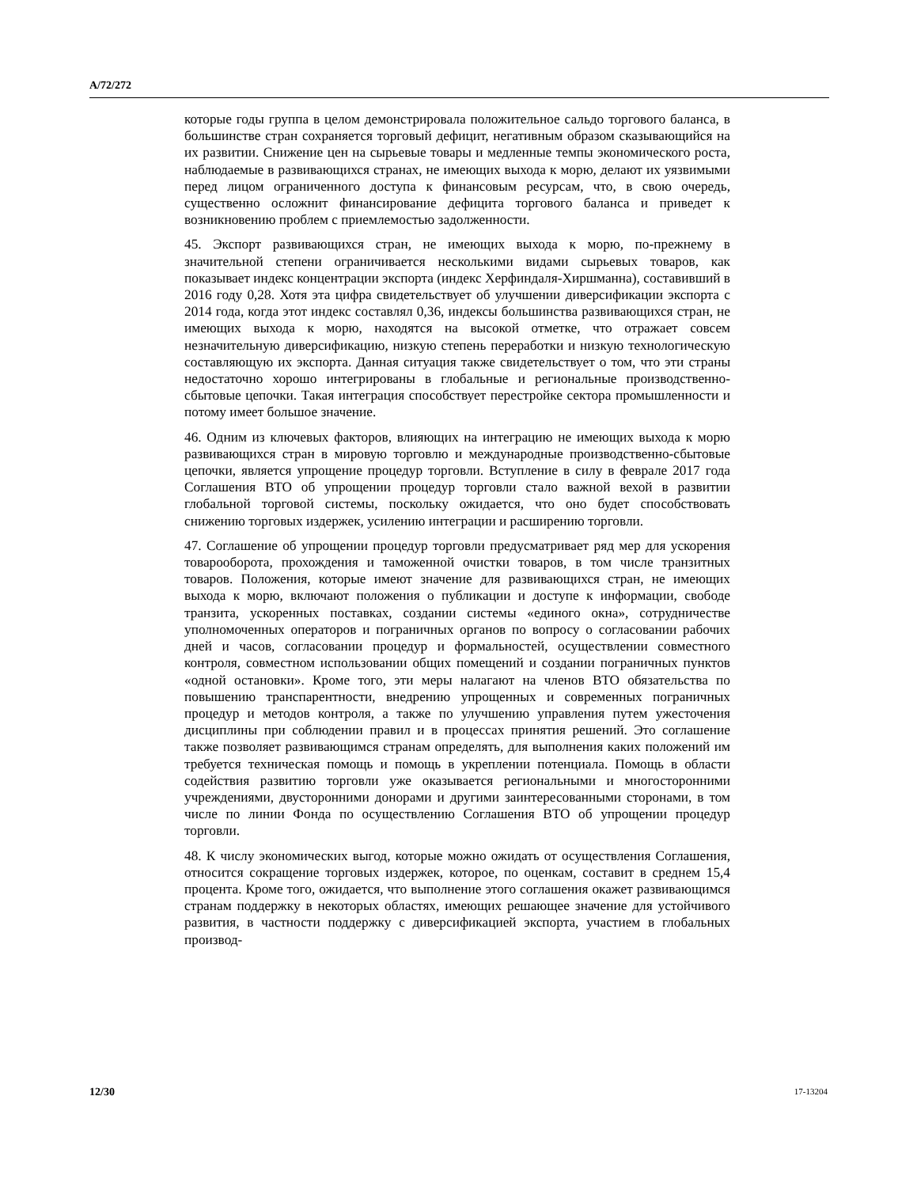A/72/272
которые годы группа в целом демонстрировала положительное сальдо торгового баланса, в большинстве стран сохраняется торговый дефицит, негативным образом сказывающийся на их развитии. Снижение цен на сырьевые товары и медленные темпы экономического роста, наблюдаемые в развивающихся странах, не имеющих выхода к морю, делают их уязвимыми перед лицом ограниченного доступа к финансовым ресурсам, что, в свою очередь, существенно осложнит финансирование дефицита торгового баланса и приведет к возникновению проблем с приемлемостью задолженности.
45. Экспорт развивающихся стран, не имеющих выхода к морю, по-прежнему в значительной степени ограничивается несколькими видами сырьевых товаров, как показывает индекс концентрации экспорта (индекс Херфиндаля-Хиршманна), составивший в 2016 году 0,28. Хотя эта цифра свидетельствует об улучшении диверсификации экспорта с 2014 года, когда этот индекс составлял 0,36, индексы большинства развивающихся стран, не имеющих выхода к морю, находятся на высокой отметке, что отражает совсем незначительную диверсификацию, низкую степень переработки и низкую технологическую составляющую их экспорта. Данная ситуация также свидетельствует о том, что эти страны недостаточно хорошо интегрированы в глобальные и региональные производственно-сбытовые цепочки. Такая интеграция способствует перестройке сектора промышленности и потому имеет большое значение.
46. Одним из ключевых факторов, влияющих на интеграцию не имеющих выхода к морю развивающихся стран в мировую торговлю и международные производственно-сбытовые цепочки, является упрощение процедур торговли. Вступление в силу в феврале 2017 года Соглашения ВТО об упрощении процедур торговли стало важной вехой в развитии глобальной торговой системы, поскольку ожидается, что оно будет способствовать снижению торговых издержек, усилению интеграции и расширению торговли.
47. Соглашение об упрощении процедур торговли предусматривает ряд мер для ускорения товарооборота, прохождения и таможенной очистки товаров, в том числе транзитных товаров. Положения, которые имеют значение для развивающихся стран, не имеющих выхода к морю, включают положения о публикации и доступе к информации, свободе транзита, ускоренных поставках, создании системы «единого окна», сотрудничестве уполномоченных операторов и пограничных органов по вопросу о согласовании рабочих дней и часов, согласовании процедур и формальностей, осуществлении совместного контроля, совместном использовании общих помещений и создании пограничных пунктов «одной остановки». Кроме того, эти меры налагают на членов ВТО обязательства по повышению транспарентности, внедрению упрощенных и современных пограничных процедур и методов контроля, а также по улучшению управления путем ужесточения дисциплины при соблюдении правил и в процессах принятия решений. Это соглашение также позволяет развивающимся странам определять, для выполнения каких положений им требуется техническая помощь и помощь в укреплении потенциала. Помощь в области содействия развитию торговли уже оказывается региональными и многосторонними учреждениями, двусторонними донорами и другими заинтересованными сторонами, в том числе по линии Фонда по осуществлению Соглашения ВТО об упрощении процедур торговли.
48. К числу экономических выгод, которые можно ожидать от осуществления Соглашения, относится сокращение торговых издержек, которое, по оценкам, составит в среднем 15,4 процента. Кроме того, ожидается, что выполнение этого соглашения окажет развивающимся странам поддержку в некоторых областях, имеющих решающее значение для устойчивого развития, в частности поддержку с диверсификацией экспорта, участием в глобальных производ-
12/30 17-13204